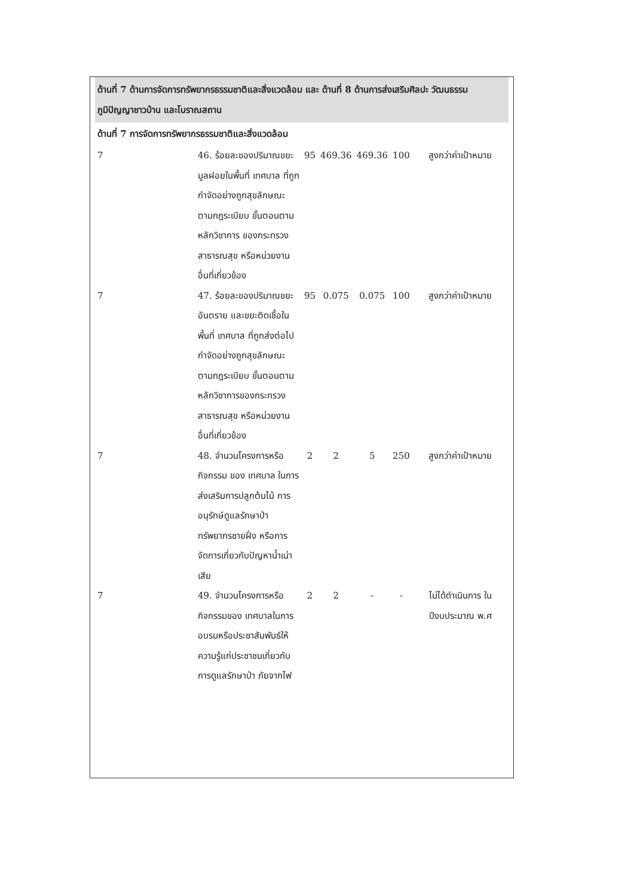ด้านที่ 7 ด้านการจัดการทรัพยากรธรรมชาติและสิ่งแวดล้อม และ ด้านที่ 8 ด้านการส่งเสริมศิลปะ วัฒนธรรม ภูมิปัญญาชาวบ้าน และโบราณสถาน
ด้านที่ 7 การจัดการทรัพยากรธรรมชาติและสิ่งแวดล้อม
| 7 | 46. ร้อยละของปริมาณขยะมูลฝอยในพื้นที่ เทศบาล ที่ถูกกำจัดอย่างถูกสุขลักษณะตามกฎระเบียบ ขั้นตอนตามหลักวิชาการ ของกระทรวงสาธารณสุข หรือหน่วยงานอื่นที่เกี่ยวข้อง | 95 | 469.36 | 469.36 | 100 | สูงกว่าค่าเป้าหมาย |
| 7 | 47. ร้อยละของปริมาณขยะอันตราย และขยะติดเชื้อในพื้นที่ เทศบาล ที่ถูกส่งต่อไปกำจัดอย่างถูกสุขลักษณะตามกฎระเบียบ ขั้นตอนตามหลักวิชาการของกระทรวงสาธารณสุข หรือหน่วยงานอื่นที่เกี่ยวข้อง | 95 | 0.075 | 0.075 | 100 | สูงกว่าค่าเป้าหมาย |
| 7 | 48. จำนวนโครงการหรือกิจกรรม ของ เทศบาล ในการส่งเสริมการปลูกต้นไม้ การอนุรักษ์ดูแลรักษาป่า ทรัพยากรชายฝั่ง หรือการจัดการเกี่ยวกับปัญหาน้ำเน่าเสีย | 2 | 2 | 5 | 250 | สูงกว่าค่าเป้าหมาย |
| 7 | 49. จำนวนโครงการหรือกิจกรรมของ เทศบาลในการอบรมหรือประชาสัมพันธ์ให้ความรู้แก่ประชาชนเกี่ยวกับการดูแลรักษาป่า ภัยจากไฟ | 2 | 2 | - | - | ไม่ได้ดำเนินการ ใน ปีงบประมาณ พ.ศ |